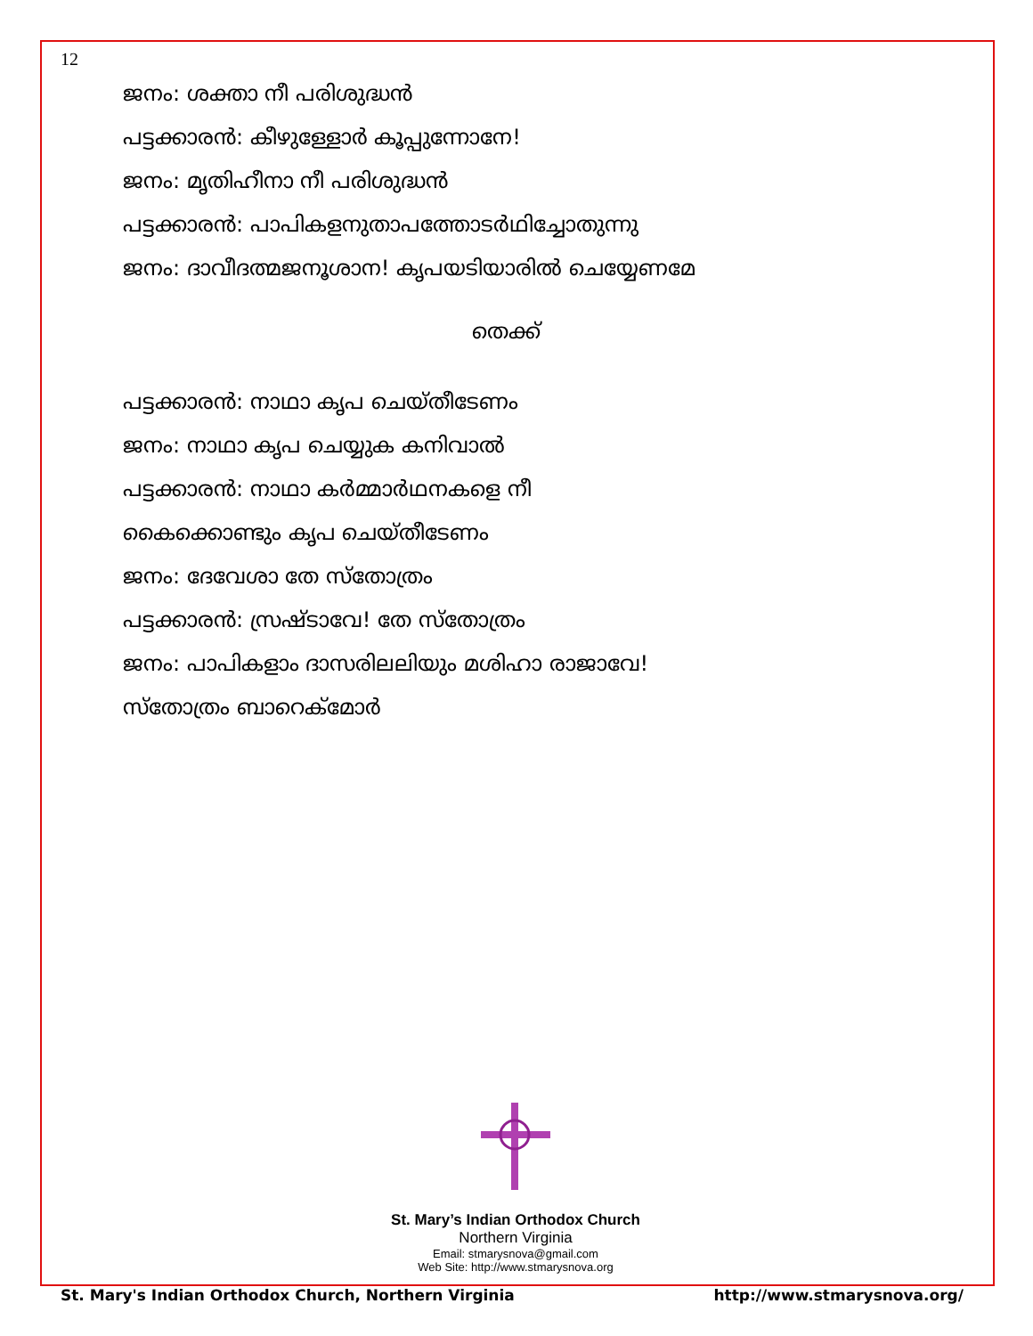12
ജനം: ശക്താ നീ പരിശുദ്ധൻ
പട്ടക്കാരൻ: കീഴുള്ളോർ കൂപ്പുന്നോനേ!
ജനം: മൃതിഹീനാ നീ പരിശുദ്ധൻ
പട്ടക്കാരൻ: പാപികളനുതാപത്തോടർഥിച്ചോതുന്നു
ജനം: ദാവീദത്മജനൂശാന! കൃപയടിയാരിൽ ചെയ്യേണമേ
തെക്ക്
പട്ടക്കാരൻ: നാഥാ കൃപ ചെയ്തീടേണം
ജനം: നാഥാ കൃപ ചെയ്യുക കനിവാൽ
പട്ടക്കാരൻ: നാഥാ കർമ്മാർഥനകളെ നീ
കൈക്കൊണ്ടും കൃപ ചെയ്തീടേണം
ജനം: ദേവേശാ തേ സ്തോത്രം
പട്ടക്കാരൻ: സ്രഷ്ടാവേ! തേ സ്തോത്രം
ജനം: പാപികളാം ദാസരിലലിയും മശിഹാ രാജാവേ!
സ്തോത്രം ബാറെക്മോർ
St. Mary’s Indian Orthodox Church
Northern Virginia
Email: stmarysnova@gmail.com
Web Site: http://www.stmarysnova.org
St. Mary's Indian Orthodox Church, Northern Virginia http://www.stmarysnova.org/